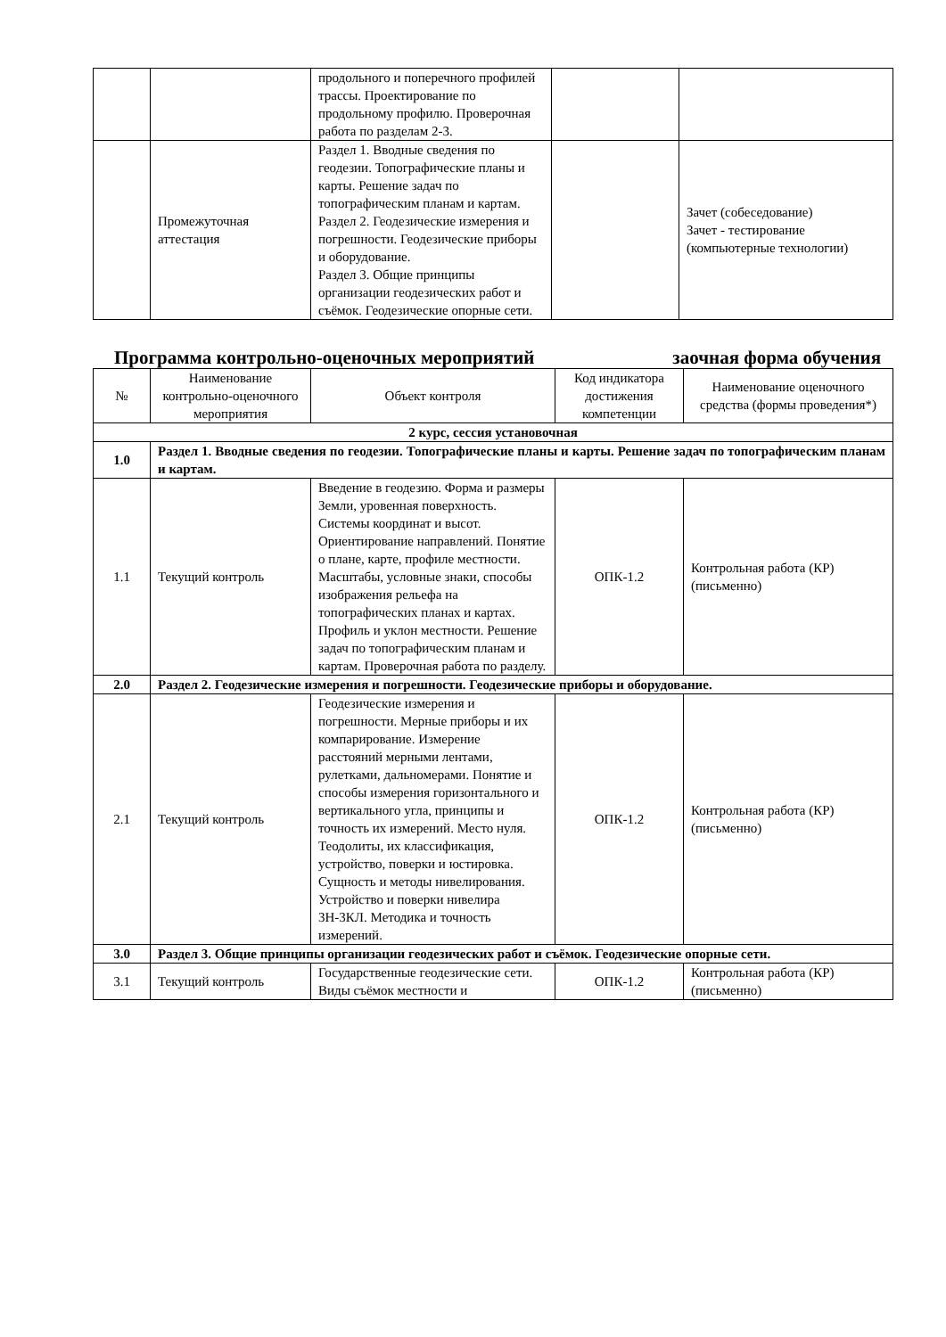| | | продольного и поперечного профилей трассы. Проектирование по продольному профилю. Проверочная работа по разделам 2-3. | | |
| | Промежуточная аттестация | Раздел 1. Вводные сведения по геодезии. Топографические планы и карты. Решение задач по топографическим планам и картам. Раздел 2. Геодезические измерения и погрешности. Геодезические приборы и оборудование. Раздел 3. Общие принципы организации геодезических работ и съёмок. Геодезические опорные сети. | | Зачет (собеседование) Зачет - тестирование (компьютерные технологии) |
Программа контрольно-оценочных мероприятий заочная форма обучения
| № | Наименование контрольно-оценочного мероприятия | Объект контроля | Код индикатора достижения компетенции | Наименование оценочного средства (формы проведения*) |
| --- | --- | --- | --- | --- |
| 2 курс, сессия установочная | | | | |
| 1.0 | Раздел 1. Вводные сведения по геодезии. Топографические планы и карты. Решение задач по топографическим планам и картам. | | | |
| 1.1 | Текущий контроль | Введение в геодезию. Форма и размеры Земли, уровенная поверхность. Системы координат и высот. Ориентирование направлений. Понятие о плане, карте, профиле местности. Масштабы, условные знаки, способы изображения рельефа на топографических планах и картах. Профиль и уклон местности. Решение задач по топографическим планам и картам. Проверочная работа по разделу. | ОПК-1.2 | Контрольная работа (КР) (письменно) |
| 2.0 | Раздел 2. Геодезические измерения и погрешности. Геодезические приборы и оборудование. | | | |
| 2.1 | Текущий контроль | Геодезические измерения и погрешности. Мерные приборы и их компарирование. Измерение расстояний мерными лентами, рулетками, дальномерами. Понятие и способы измерения горизонтального и вертикального угла, принципы и точность их измерений. Место нуля. Теодолиты, их классификация, устройство, поверки и юстировка. Сущность и методы нивелирования. Устройство и поверки нивелира 3Н-3КЛ. Методика и точность измерений. | ОПК-1.2 | Контрольная работа (КР) (письменно) |
| 3.0 | Раздел 3. Общие принципы организации геодезических работ и съёмок. Геодезические опорные сети. | | | |
| 3.1 | Текущий контроль | Государственные геодезические сети. Виды съёмок местности и | ОПК-1.2 | Контрольная работа (КР) (письменно) |